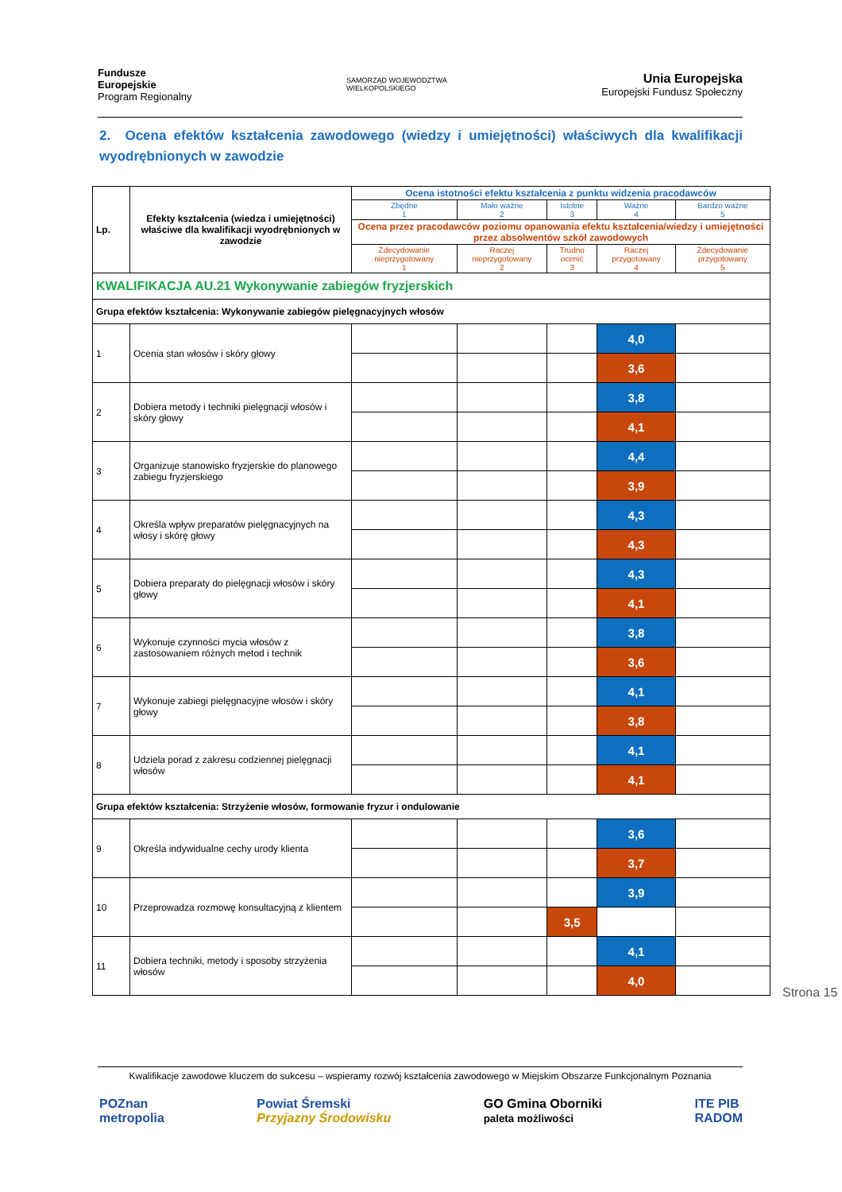Fundusze
Europejskie
Program Regionalny
SAMORZĄD WOJEWÓDZTWA
WIELKOPOLSKIEGO
Unia Europejska
Europejski Fundusz Społeczny
2. Ocena efektów kształcenia zawodowego (wiedzy i umiejętności) właściwych dla kwalifikacji wyodrębnionych w zawodzie
| Lp. | Efekty kształcenia (wiedza i umiejętności) właściwe dla kwalifikacji wyodrębnionych w zawodzie | Ocena istotności efektu kształcenia z punktu widzenia pracodawców | | | | |
| --- | --- | --- | --- | --- | --- | --- |
| | | Zbędne 1 | Mało ważne 2 | Istotne 3 | Ważne 4 | Bardzo ważne 5 |
| | | Ocena przez pracodawców poziomu opanowania efektu kształcenia/wiedzy i umiejętności przez absolwentów szkół zawodowych | | | | |
| | | Zdecydowanie nieprzygotowany 1 | Raczej nieprzygotowany 2 | Trudno ocenić 3 | Raczej przygotowany 4 | Zdecydowanie przygotowany 5 |
| KWALIFIKACJA AU.21 Wykonywanie zabiegów fryzjerskich | | | | | | |
| Grupa efektów kształcenia: Wykonywanie zabiegów pielęgnacyjnych włosów | | | | | | |
| 1 | Ocenia stan włosów i skóry głowy | | | | 4,0 | |
| | | | | | 3,6 | |
| 2 | Dobiera metody i techniki pielęgnacji włosów i skóry głowy | | | | 3,8 | |
| | | | | | 4,1 | |
| 3 | Organizuje stanowisko fryzjerskie do planowego zabiegu fryzjerskiego | | | | 4,4 | |
| | | | | | 3,9 | |
| 4 | Określa wpływ preparatów pielęgnacyjnych na włosy i skórę głowy | | | | 4,3 | |
| | | | | | 4,3 | |
| 5 | Dobiera preparaty do pielęgnacji włosów i skóry głowy | | | | 4,3 | |
| | | | | | 4,1 | |
| 6 | Wykonuje czynności mycia włosów z zastosowaniem różnych metod i technik | | | | 3,8 | |
| | | | | | 3,6 | |
| 7 | Wykonuje zabiegi pielęgnacyjne włosów i skóry głowy | | | | 4,1 | |
| | | | | | 3,8 | |
| 8 | Udziela porad z zakresu codziennej pielęgnacji włosów | | | | 4,1 | |
| | | | | | 4,1 | |
| Grupa efektów kształcenia: Strzyżenie włosów, formowanie fryzur i ondulowanie | | | | | | |
| 9 | Określa indywidualne cechy urody klienta | | | | 3,6 | |
| | | | | | 3,7 | |
| 10 | Przeprowadza rozmowę konsultacyjną z klientem | | | | 3,9 | |
| | | | | 3,5 | | |
| 11 | Dobiera techniki, metody i sposoby strzyżenia włosów | | | | 4,1 | |
| | | | | | 4,0 | |
Strona 15
Kwalifikacje zawodowe kluczem do sukcesu – wspieramy rozwój kształcenia zawodowego w Miejskim Obszarze Funkcjonalnym Poznania
POZnan
metropolia
Powiat Śremski
Przyjazny Środowisku
GO Gmina Oborniki
paleta możliwości
ITE PIB
RADOM